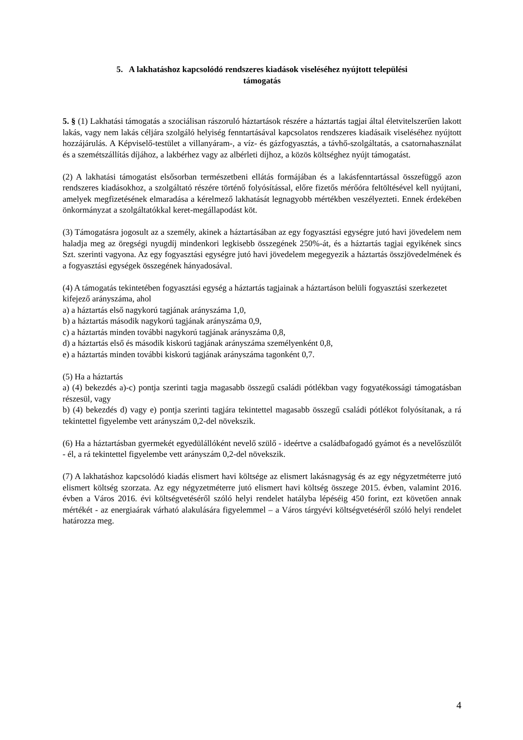5. A lakhatáshoz kapcsolódó rendszeres kiadások viseléséhez nyújtott települési
támogatás
5. § (1) Lakhatási támogatás a szociálisan rászoruló háztartások részére a háztartás tagjai által életvitelszerűen lakott lakás, vagy nem lakás céljára szolgáló helyiség fenntartásával kapcsolatos rendszeres kiadásaik viseléséhez nyújtott hozzájárulás. A Képviselő-testület a villanyáram-, a víz- és gázfogyasztás, a távhő-szolgáltatás, a csatornahasználat és a szemétszállítás díjához, a lakbérhez vagy az albérleti díjhoz, a közös költséghez nyújt támogatást.
(2) A lakhatási támogatást elsősorban természetbeni ellátás formájában és a lakásfenntartással összefüggő azon rendszeres kiadásokhoz, a szolgáltató részére történő folyósítással, előre fizetős mérőóra feltöltésével kell nyújtani, amelyek megfizetésének elmaradása a kérelmező lakhatását legnagyobb mértékben veszélyezteti. Ennek érdekében önkormányzat a szolgáltatókkal keret-megállapodást köt.
(3) Támogatásra jogosult az a személy, akinek a háztartásában az egy fogyasztási egységre jutó havi jövedelem nem haladja meg az öregségi nyugdíj mindenkori legkisebb összegének 250%-át, és a háztartás tagjai egyikének sincs Szt. szerinti vagyona. Az egy fogyasztási egységre jutó havi jövedelem megegyezik a háztartás összjövedelmének és a fogyasztási egységek összegének hányadosával.
(4) A támogatás tekintetében fogyasztási egység a háztartás tagjainak a háztartáson belüli fogyasztási szerkezetet kifejező arányszáma, ahol
a) a háztartás első nagykorú tagjának arányszáma 1,0,
b) a háztartás második nagykorú tagjának arányszáma 0,9,
c) a háztartás minden további nagykorú tagjának arányszáma 0,8,
d) a háztartás első és második kiskorú tagjának arányszáma személyenként 0,8,
e) a háztartás minden további kiskorú tagjának arányszáma tagonként 0,7.
(5) Ha a háztartás
a) (4) bekezdés a)-c) pontja szerinti tagja magasabb összegű családi pótlékban vagy fogyatékossági támogatásban részesül, vagy
b) (4) bekezdés d) vagy e) pontja szerinti tagjára tekintettel magasabb összegű családi pótlékot folyósítanak, a rá tekintettel figyelembe vett arányszám 0,2-del növekszik.
(6) Ha a háztartásban gyermekét egyedülállóként nevelő szülő - ideértve a családbafogadó gyámot és a nevelőszülőt - él, a rá tekintettel figyelembe vett arányszám 0,2-del növekszik.
(7) A lakhatáshoz kapcsolódó kiadás elismert havi költsége az elismert lakásnagyság és az egy négyzetméterre jutó elismert költség szorzata. Az egy négyzetméterre jutó elismert havi költség összege 2015. évben, valamint 2016. évben a Város 2016. évi költségvetéséről szóló helyi rendelet hatályba lépéséig 450 forint, ezt követően annak mértékét - az energiaárak várható alakulására figyelemmel – a Város tárgyévi költségvetéséről szóló helyi rendelet határozza meg.
4